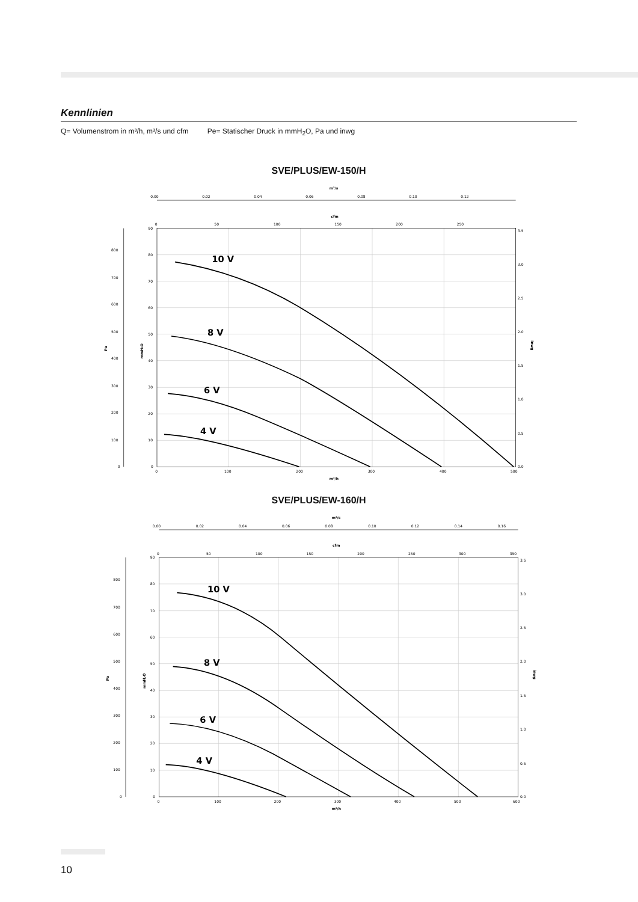Kennlinien
Q= Volumenstrom in m³/h, m³/s und cfm Pe= Statischer Druck in mmH<sub>2</sub>O, Pa und inwg
SVE/PLUS/EW-150/H
10 V
8 V
6 V
4 V
m³/s
0.00
0.02
0.04
0.06
0.08
0.10
0.12
cfm
0
50
100
150
200
250
0
100
200
300
400
500
m³/h
90
80
70
60
50
40
30
20
10
0
800
700
600
500
400
300
200
100
0
3.5
3.0
2.5
2.0
1.5
1.0
0.5
0.0
Pa
mmH₂O
inwg
SVE/PLUS/EW-160/H
10 V
8 V
6 V
4 V
m³/s
0.00
0.02
0.04
0.06
0.08
0.10
0.12
0.14
0.16
cfm
0
50
100
150
200
250
300
350
0
100
200
300
400
500
600
m³/h
90
80
70
60
50
40
30
20
10
0
800
700
600
500
400
300
200
100
0
3.5
3.0
2.5
2.0
1.5
1.0
0.5
0.0
Pa
mmH₂O
inwg
10